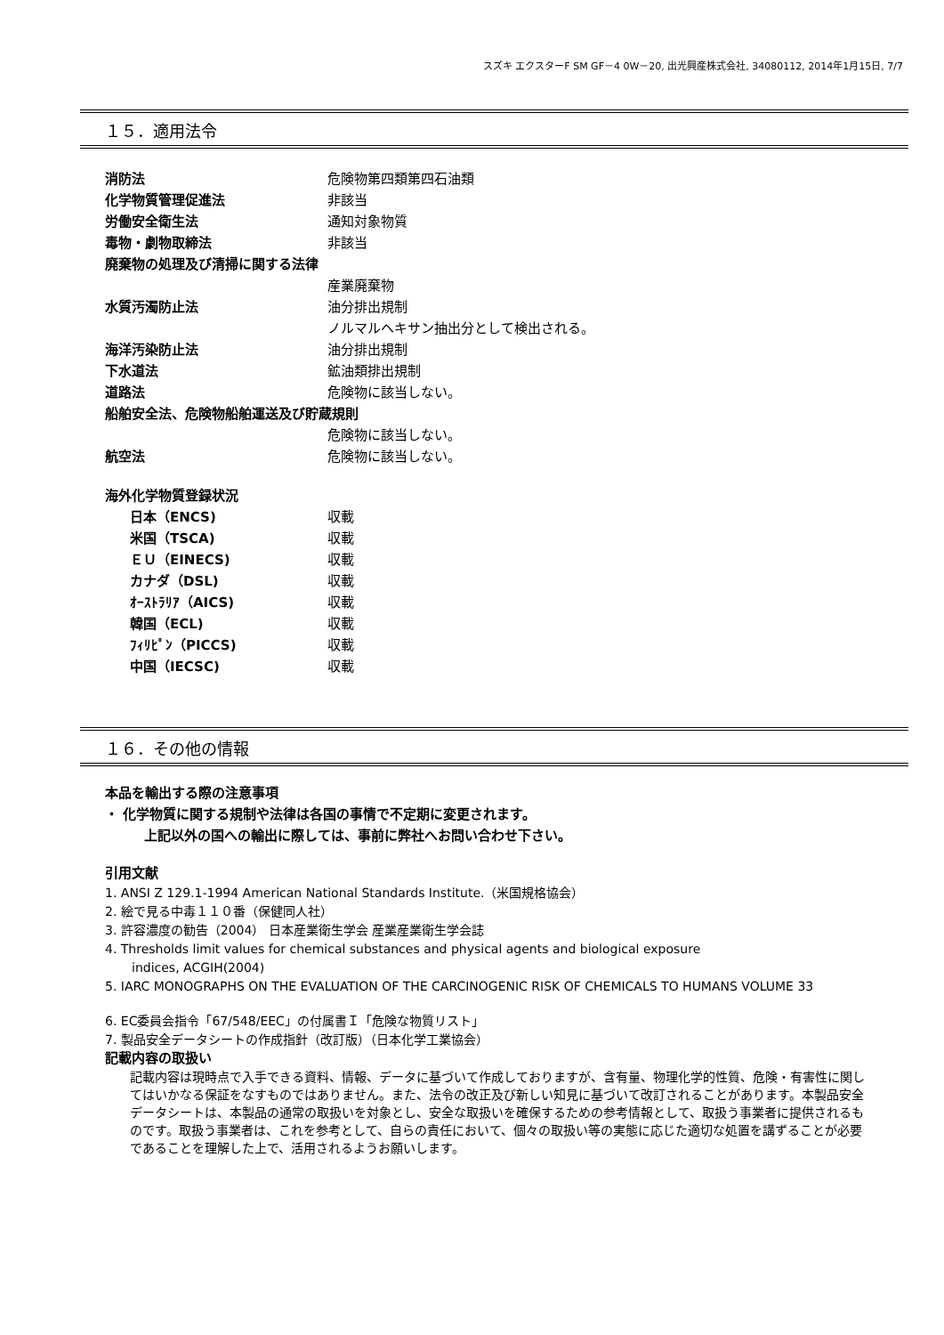スズキ エクスターF SM GF－4 0W－20, 出光興産株式会社, 34080112, 2014年1月15日, 7/7
１５．適用法令
消防法 危険物第四類第四石油類
化学物質管理促進法 非該当
労働安全衛生法 通知対象物質
毒物・劇物取締法 非該当
廃棄物の処理及び清掃に関する法律
産業廃棄物
水質汚濁防止法 油分排出規制
ノルマルヘキサン抽出分として検出される。
海洋汚染防止法 油分排出規制
下水道法 鉱油類排出規制
道路法 危険物に該当しない。
船舶安全法、危険物船舶運送及び貯蔵規則
危険物に該当しない。
航空法 危険物に該当しない。
海外化学物質登録状況
日本（ENCS) 収載
米国（TSCA) 収載
ＥＵ（EINECS) 収載
カナダ（DSL) 収載
ｵｰｽﾄﾗﾘｱ（AICS) 収載
韓国（ECL) 収載
ﾌｨﾘﾋﾟﾝ（PICCS) 収載
中国（IECSC) 収載
１６．その他の情報
本品を輸出する際の注意事項
・ 化学物質に関する規制や法律は各国の事情で不定期に変更されます。
上記以外の国への輸出に際しては、事前に弊社へお問い合わせ下さい。
引用文献
1. ANSI Z 129.1-1994 American National Standards Institute.（米国規格協会）
2. 絵で見る中毒１１０番（保健同人社）
3. 許容濃度の勧告（2004） 日本産業衛生学会 産業産業衛生学会誌
4. Thresholds limit values for chemical substances and physical agents and biological exposure
indices, ACGIH(2004)
5. IARC MONOGRAPHS ON THE EVALUATION OF THE CARCINOGENIC RISK OF CHEMICALS TO HUMANS VOLUME 33
6. EC委員会指令「67/548/EEC」の付属書Ｉ「危険な物質リスト」
7. 製品安全データシートの作成指針（改訂版）（日本化学工業協会）
記載内容の取扱い
記載内容は現時点で入手できる資料、情報、データに基づいて作成しておりますが、含有量、物理化学的性質、危険・有害性に関してはいかなる保証をなすものではありません。また、法令の改正及び新しい知見に基づいて改訂されることがあります。本製品安全データシートは、本製品の通常の取扱いを対象とし、安全な取扱いを確保するための参考情報として、取扱う事業者に提供されるものです。取扱う事業者は、これを参考として、自らの責任において、個々の取扱い等の実態に応じた適切な処置を講ずることが必要であることを理解した上で、活用されるようお願いします。